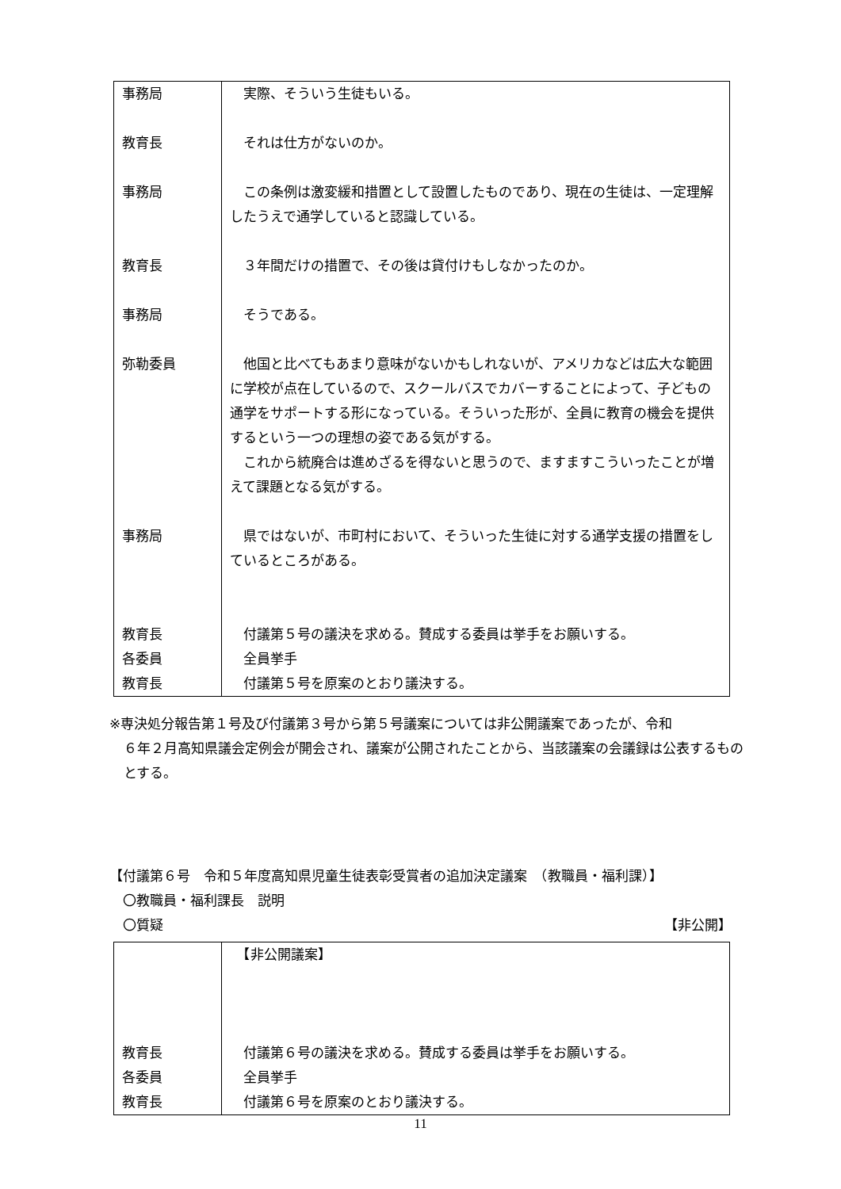| 事務局 | 実際、そういう生徒もいる。 |
| 教育長 | それは仕方がないのか。 |
| 事務局 | この条例は激変緩和措置として設置したものであり、現在の生徒は、一定理解したうえで通学していると認識している。 |
| 教育長 | ３年間だけの措置で、その後は貸付けもしなかったのか。 |
| 事務局 | そうである。 |
| 弥勒委員 | 他国と比べてもあまり意味がないかもしれないが、アメリカなどは広大な範囲に学校が点在しているので、スクールバスでカバーすることによって、子どもの通学をサポートする形になっている。そういった形が、全員に教育の機会を提供するという一つの理想の姿である気がする。 これから統廃合は進めざるを得ないと思うので、ますますこういったことが増えて課題となる気がする。 |
| 事務局 | 県ではないが、市町村において、そういった生徒に対する通学支援の措置をしているところがある。 |
| 教育長 | 付議第５号の議決を求める。賛成する委員は挙手をお願いする。 |
| 各委員 | 全員挙手 |
| 教育長 | 付議第５号を原案のとおり議決する。 |
※専決処分報告第１号及び付議第３号から第５号議案については非公開議案であったが、令和
６年２月高知県議会定例会が開会され、議案が公開されたことから、当該議案の会議録は公表するものとする。
【付議第６号　令和５年度高知県児童生徒表彰受賞者の追加決定議案　（教職員・福利課）】
　〇教職員・福利課長　説明
　〇質疑 【非公開】
| | 【非公開議案】 |
| 教育長 | 付議第６号の議決を求める。賛成する委員は挙手をお願いする。 |
| 各委員 | 全員挙手 |
| 教育長 | 付議第６号を原案のとおり議決する。 |
11